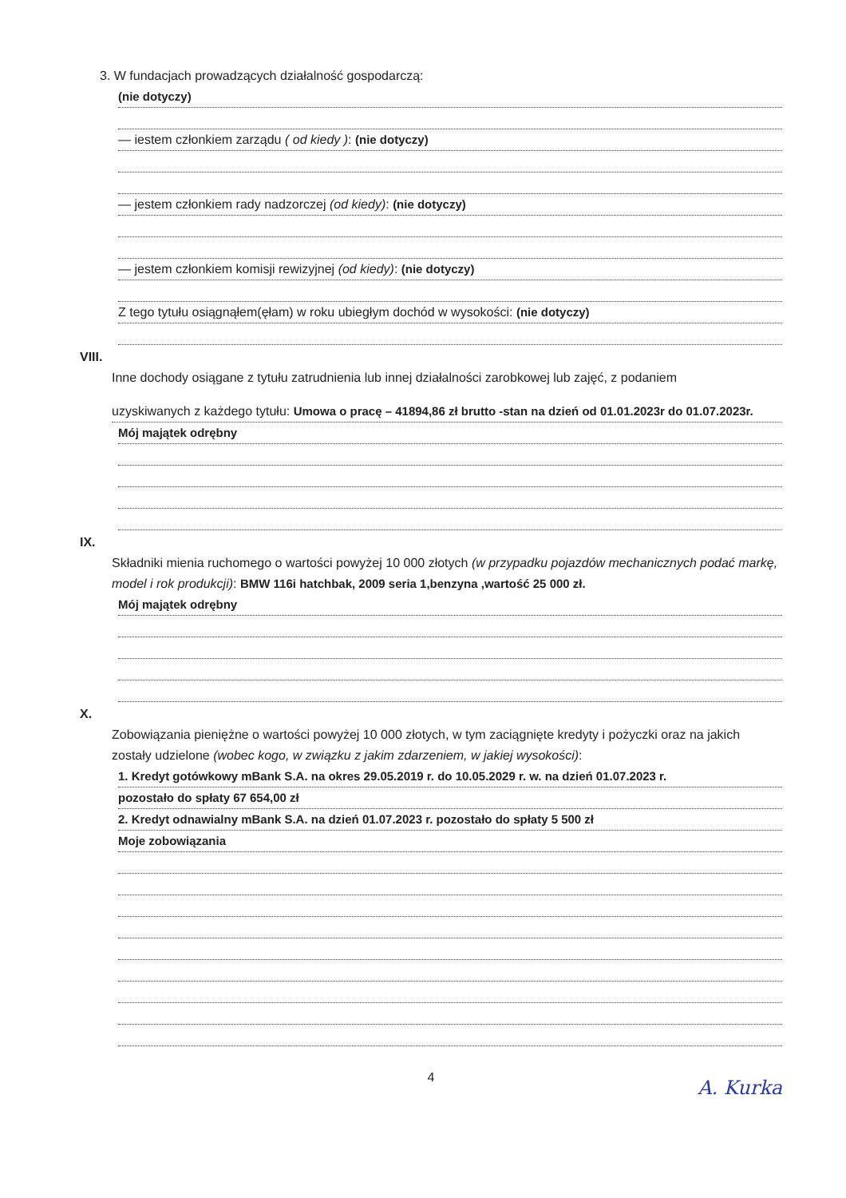3. W fundacjach prowadzących działalność gospodarczą:
(nie dotyczy)
— iestem członkiem zarządu ( od kiedy ): (nie dotyczy)
— jestem członkiem rady nadzorczej (od kiedy): (nie dotyczy)
— jestem członkiem komisji rewizyjnej (od kiedy): (nie dotyczy)
Z tego tytułu osiągnąłem(ęłam) w roku ubiegłym dochód w wysokości: (nie dotyczy)
VIII.
Inne dochody osiągane z tytułu zatrudnienia lub innej działalności zarobkowej lub zajęć, z podaniem
uzyskiwanych z każdego tytułu: Umowa o pracę – 41894,86 zł brutto -stan na dzień od 01.01.2023r do 01.07.2023r.
Mój majątek odrębny
IX.
Składniki mienia ruchomego o wartości powyżej 10 000 złotych (w przypadku pojazdów mechanicznych podać markę, model i rok produkcji): BMW 116i hatchbak, 2009 seria 1,benzyna ,wartość 25 000 zł.
Mój majątek odrębny
X.
Zobowiązania pieniężne o wartości powyżej 10 000 złotych, w tym zaciągnięte kredyty i pożyczki oraz na jakich zostały udzielone (wobec kogo, w związku z jakim zdarzeniem, w jakiej wysokości):
1. Kredyt gotówkowy mBank S.A. na okres 29.05.2019 r. do 10.05.2029 r. w. na dzień 01.07.2023 r.
pozostało do spłaty 67 654,00 zł
2. Kredyt odnawialny mBank S.A. na dzień 01.07.2023 r. pozostało do spłaty 5 500 zł
Moje zobowiązania
4
A. Kurka